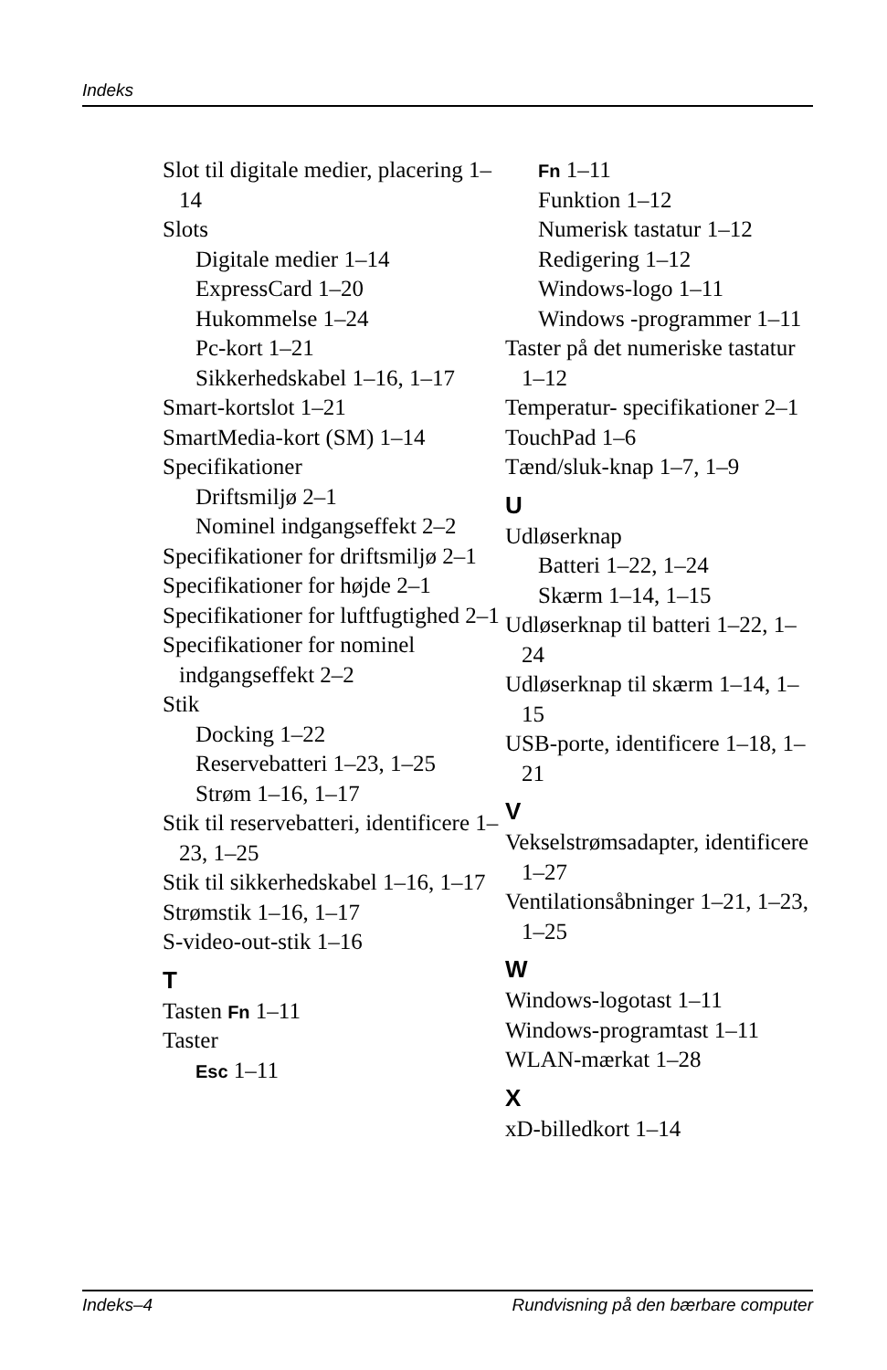Indeks
Slot til digitale medier, placering 1–14
Slots
Digitale medier 1–14
ExpressCard 1–20
Hukommelse 1–24
Pc-kort 1–21
Sikkerhedskabel 1–16, 1–17
Smart-kortslot 1–21
SmartMedia-kort (SM) 1–14
Specifikationer
Driftsmiljø 2–1
Nominel indgangseffekt 2–2
Specifikationer for driftsmiljø 2–1
Specifikationer for højde 2–1
Specifikationer for luftfugtighed 2–1
Specifikationer for nominel indgangseffekt 2–2
Stik
Docking 1–22
Reservebatteri 1–23, 1–25
Strøm 1–16, 1–17
Stik til reservebatteri, identificere 1–23, 1–25
Stik til sikkerhedskabel 1–16, 1–17
Strømstik 1–16, 1–17
S-video-out-stik 1–16
T
Tasten Fn 1–11
Taster
Esc 1–11
Fn 1–11
Funktion 1–12
Numerisk tastatur 1–12
Redigering 1–12
Windows-logo 1–11
Windows -programmer 1–11
Taster på det numeriske tastatur 1–12
Temperatur- specifikationer 2–1
TouchPad 1–6
Tænd/sluk-knap 1–7, 1–9
U
Udløserknap
Batteri 1–22, 1–24
Skærm 1–14, 1–15
Udløserknap til batteri 1–22, 1–24
Udløserknap til skærm 1–14, 1–15
USB-porte, identificere 1–18, 1–21
V
Vekselstrømsadapter, identificere 1–27
Ventilationsåbninger 1–21, 1–23, 1–25
W
Windows-logotast 1–11
Windows-programtast 1–11
WLAN-mærkat 1–28
X
xD-billedkort 1–14
Indeks–4 Rundvisning på den bærbare computer